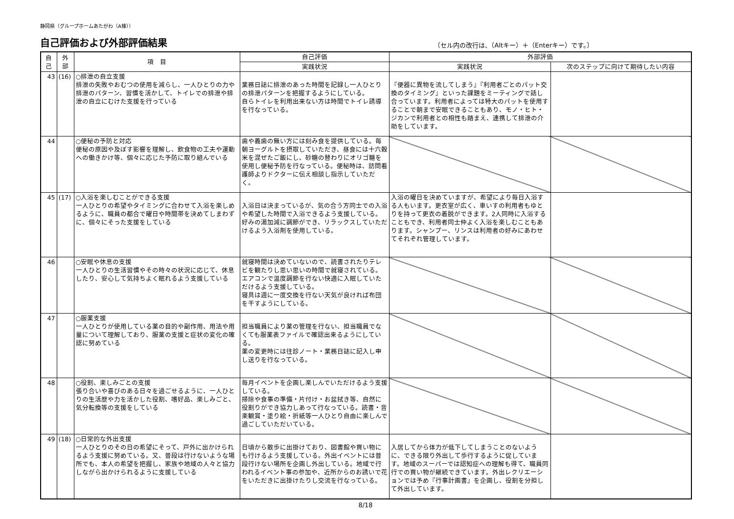静岡県（グループホームあたがわ（A棟））
自己評価および外部評価結果
〔セル内の改行は、（Altキー）＋（Enterキー）です。〕
| 自 己 | 外 部 | 項 目 | 自己評価 | 外部評価 | |
| --- | --- | --- | --- | --- | --- |
| | | | 実践状況 | 実践状況 | 次のステップに向けて期待したい内容 |
| 43 | (16) | ○排泄の自立支援 排泄の失敗やおむつの使用を減らし、一人ひとりの力や排泄のパターン、習慣を活かして、トイレでの排泄や排泄の自立にむけた支援を行っている | 業務日誌に排泄のあった時間を記録し一人ひとりの排泄パターンを把握するようにしている。 自らトイレを利用出来ない方は時間でトイレ誘導を行なっている。 | 『便器に異物を流してしまう』『利用者ごとのパット交換のタイミング』といった課題をミーティングで話し合っています。利用者によっては特大のパットを使用することで朝まで安眠できることもあり、モノ・ヒト・ジカンで利用者との相性も踏まえ、連携して排泄の介助をしています。 | |
| 44 | | ○便秘の予防と対応 便秘の原因や及ぼす影響を理解し、飲食物の工夫や運動への働きかけ等、個々に応じた予防に取り組んでいる | 歯や義歯の無い方には刻み食を提供している。毎朝ヨーグルトを摂取していただき、昼食には十六穀米を混ぜたご飯にし、砂糖の替わりにオリゴ糖を使用し便秘予防を行なっている。便秘時は、訪問看護師よりドクターに伝え相談し指示していただく。 | | |
| 45 | (17) | ○入浴を楽しむことができる支援 一人ひとりの希望やタイミングに合わせて入浴を楽しめるように、職員の都合で曜日や時間帯を決めてしまわずに、個々にそった支援をしている | 入浴日は決まっているが、気の合う方同士での入浴や希望した時間で入浴できるよう支援している。 好みの湯加減に調節ができ、リラックスしていただけるよう入浴剤を使用している。 | 入浴の曜日を決めていますが、希望により毎日入浴する人もいます。更衣室が広く、車いすの利用者もゆとりを持って更衣の着脱ができます。2人同時に入浴することもでき、利用者同士仲よく入浴を楽しむこともあります。シャンプー、リンスは利用者の好みにあわせてそれぞれ管理しています。 | |
| 46 | | ○安眠や休息の支援 一人ひとりの生活習慣やその時々の状況に応じて、休息したり、安心して気持ちよく眠れるよう支援している | 就寝時間は決めていないので、読書されたりテレビを観たりし思い思いの時間で就寝されている。エアコンで温度調節を行ない快適に入眠していただけるよう支援している。 寝具は週に一度交換を行ない天気が良ければ布団を干すようにしている。 | | |
| 47 | | ○服薬支援 一人ひとりが使用している薬の目的や副作用、用法や用量について理解しており、服薬の支援と症状の変化の確認に努めている | 担当職員により薬の管理を行ない、担当職員でなくても服薬表ファイルで確認出来るようにしている。 薬の変更時には往診ノート・業務日誌に記入し申し送りを行なっている。 | | |
| 48 | | ○役割、楽しみごとの支援 張り合いや喜びのある日々を過ごせるように、一人ひとりの生活歴や力を活かした役割、嗜好品、楽しみごと、気分転換等の支援をしている | 毎月イベントを企画し楽しんでいただけるよう支援している。 掃除や食事の準備・片付け・お盆拭き等、自然に役割りができ協力しあって行なっている。読書・音楽観賞・塗り絵・折紙等一人ひとり自由に楽しんで過ごしていただいている。 | | |
| 49 | (18) | ○日常的な外出支援 一人ひとりのその日の希望にそって、戸外に出かけられるよう支援に努めている。又、普段は行けないような場所でも、本人の希望を把握し、家族や地域の人々と協力しながら出かけられるように支援している | 日頃から散歩に出掛けており、図書館や買い物にも行けるよう支援している。外出イベントには普段行けない場所を企画し外出している。地域で行われるイベント事の参加や、近所からのお誘いで花をいただきに出掛けたりし交流を行なっている。 | 入居してから体力が低下してしまうことのないように、できる限り外出して歩行するように促しています。地域のスーパーでは認知症への理解も得て、職員同行での買い物が継続できています。外出レクリエーションでは予め『行事計画書』を企画し、役割を分担して外出しています。 | |
8/18